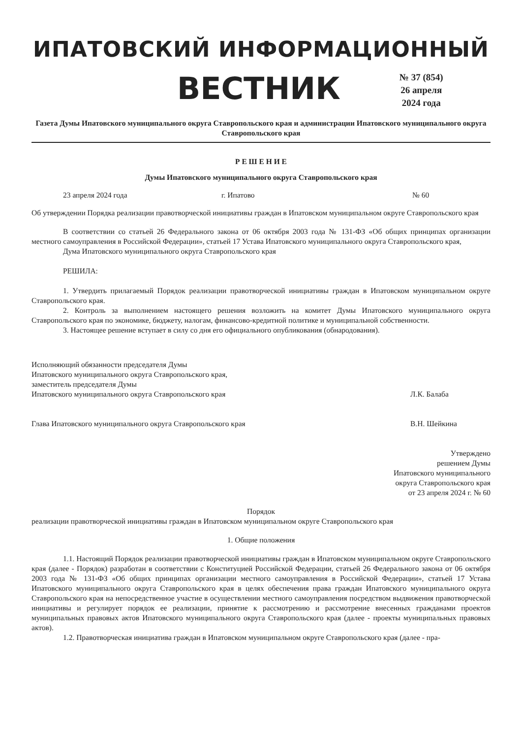ИПАТОВСКИЙ ИНФОРМАЦИОННЫЙ
ВЕСТНИК
№ 37 (854)
26 апреля
2024 года
Газета Думы Ипатовского муниципального округа Ставропольского края и администрации Ипатовского муниципального округа Ставропольского края
Р Е Ш Е Н И Е
Думы Ипатовского муниципального округа Ставропольского края
23 апреля 2024 года г. Ипатово № 60
Об утверждении Порядка реализации правотворческой инициативы граждан в Ипатовском муниципальном округе Ставропольского края
В соответствии со статьей 26 Федерального закона от 06 октября 2003 года № 131-ФЗ «Об общих принципах организации местного самоуправления в Российской Федерации», статьей 17 Устава Ипатовского муниципального округа Ставропольского края,
Дума Ипатовского муниципального округа Ставропольского края
РЕШИЛА:
1. Утвердить прилагаемый Порядок реализации правотворческой инициативы граждан в Ипатовском муниципальном округе Ставропольского края.
2. Контроль за выполнением настоящего решения возложить на комитет Думы Ипатовского муниципального округа Ставропольского края по экономике, бюджету, налогам, финансово-кредитной политике и муниципальной собственности.
3. Настоящее решение вступает в силу со дня его официального опубликования (обнародования).
Исполняющий обязанности председателя Думы
Ипатовского муниципального округа Ставропольского края,
заместитель председателя Думы
Ипатовского муниципального округа Ставропольского края Л.К. Балаба
Глава Ипатовского муниципального округа Ставропольского края В.Н. Шейкина
Утверждено
решением Думы
Ипатовского муниципального
округа Ставропольского края
от 23 апреля 2024 г. № 60
Порядок
реализации правотворческой инициативы граждан в Ипатовском муниципальном округе Ставропольского края
1. Общие положения
1.1. Настоящий Порядок реализации правотворческой инициативы граждан в Ипатовском муниципальном округе Ставропольского края (далее - Порядок) разработан в соответствии с Конституцией Российской Федерации, статьей 26 Федерального закона от 06 октября 2003 года № 131-ФЗ «Об общих принципах организации местного самоуправления в Российской Федерации», статьей 17 Устава Ипатовского муниципального округа Ставропольского края в целях обеспечения права граждан Ипатовского муниципального округа Ставропольского края на непосредственное участие в осуществлении местного самоуправления посредством выдвижения правотворческой инициативы и регулирует порядок ее реализации, принятие к рассмотрению и рассмотрение внесенных гражданами проектов муниципальных правовых актов Ипатовского муниципального округа Ставропольского края (далее - проекты муниципальных правовых актов).
1.2. Правотворческая инициатива граждан в Ипатовском муниципальном округе Ставропольского края (далее - пра-